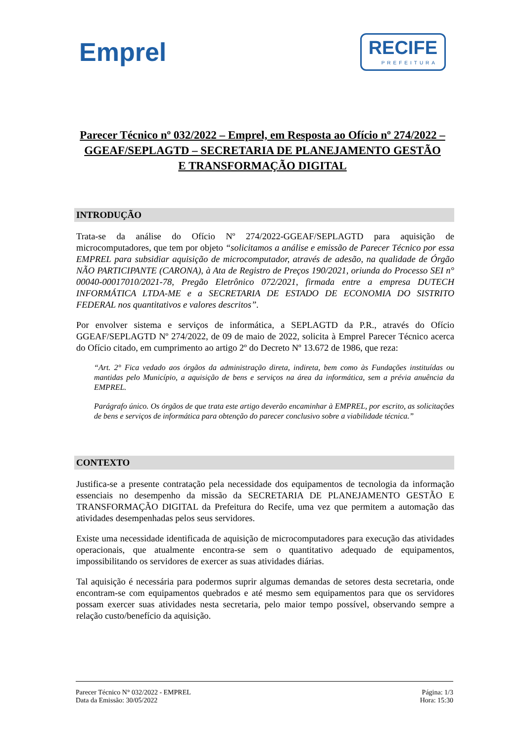Emprel
RECIFE
PREFEITURA
Parecer Técnico nº 032/2022 – Emprel, em Resposta ao Ofício nº 274/2022 – GGEAF/SEPLAGTD – SECRETARIA DE PLANEJAMENTO GESTÃO E TRANSFORMAÇÃO DIGITAL
INTRODUÇÃO
Trata-se da análise do Ofício Nº 274/2022-GGEAF/SEPLAGTD para aquisição de microcomputadores, que tem por objeto “solicitamos a análise e emissão de Parecer Técnico por essa EMPREL para subsidiar aquisição de microcomputador, através de adesão, na qualidade de Órgão NÃO PARTICIPANTE (CARONA), à Ata de Registro de Preços 190/2021, oriunda do Processo SEI n° 00040-00017010/2021-78, Pregão Eletrônico 072/2021, firmada entre a empresa DUTECH INFORMÁTICA LTDA-ME e a SECRETARIA DE ESTADO DE ECONOMIA DO SISTRITO FEDERAL nos quantitativos e valores descritos”.
Por envolver sistema e serviços de informática, a SEPLAGTD da P.R., através do Ofício GGEAF/SEPLAGTD Nº 274/2022, de 09 de maio de 2022, solicita à Emprel Parecer Técnico acerca do Ofício citado, em cumprimento ao artigo 2º do Decreto Nº 13.672 de 1986, que reza:
“Art. 2° Fica vedado aos órgãos da administração direta, indireta, bem como às Fundações instituídas ou mantidas pelo Município, a aquisição de bens e serviços na área da informática, sem a prévia anuência da EMPREL.
Parágrafo único. Os órgãos de que trata este artigo deverão encaminhar à EMPREL, por escrito, as solicitações de bens e serviços de informática para obtenção do parecer conclusivo sobre a viabilidade técnica.”
CONTEXTO
Justifica-se a presente contratação pela necessidade dos equipamentos de tecnologia da informação essenciais no desempenho da missão da SECRETARIA DE PLANEJAMENTO GESTÃO E TRANSFORMAÇÃO DIGITAL da Prefeitura do Recife, uma vez que permitem a automação das atividades desempenhadas pelos seus servidores.
Existe uma necessidade identificada de aquisição de microcomputadores para execução das atividades operacionais, que atualmente encontra-se sem o quantitativo adequado de equipamentos, impossibilitando os servidores de exercer as suas atividades diárias.
Tal aquisição é necessária para podermos suprir algumas demandas de setores desta secretaria, onde encontram-se com equipamentos quebrados e até mesmo sem equipamentos para que os servidores possam exercer suas atividades nesta secretaria, pelo maior tempo possível, observando sempre a relação custo/benefício da aquisição.
Parecer Técnico N° 032/2022 - EMPREL
Data da Emissão: 30/05/2022
Página: 1/3
Hora: 15:30